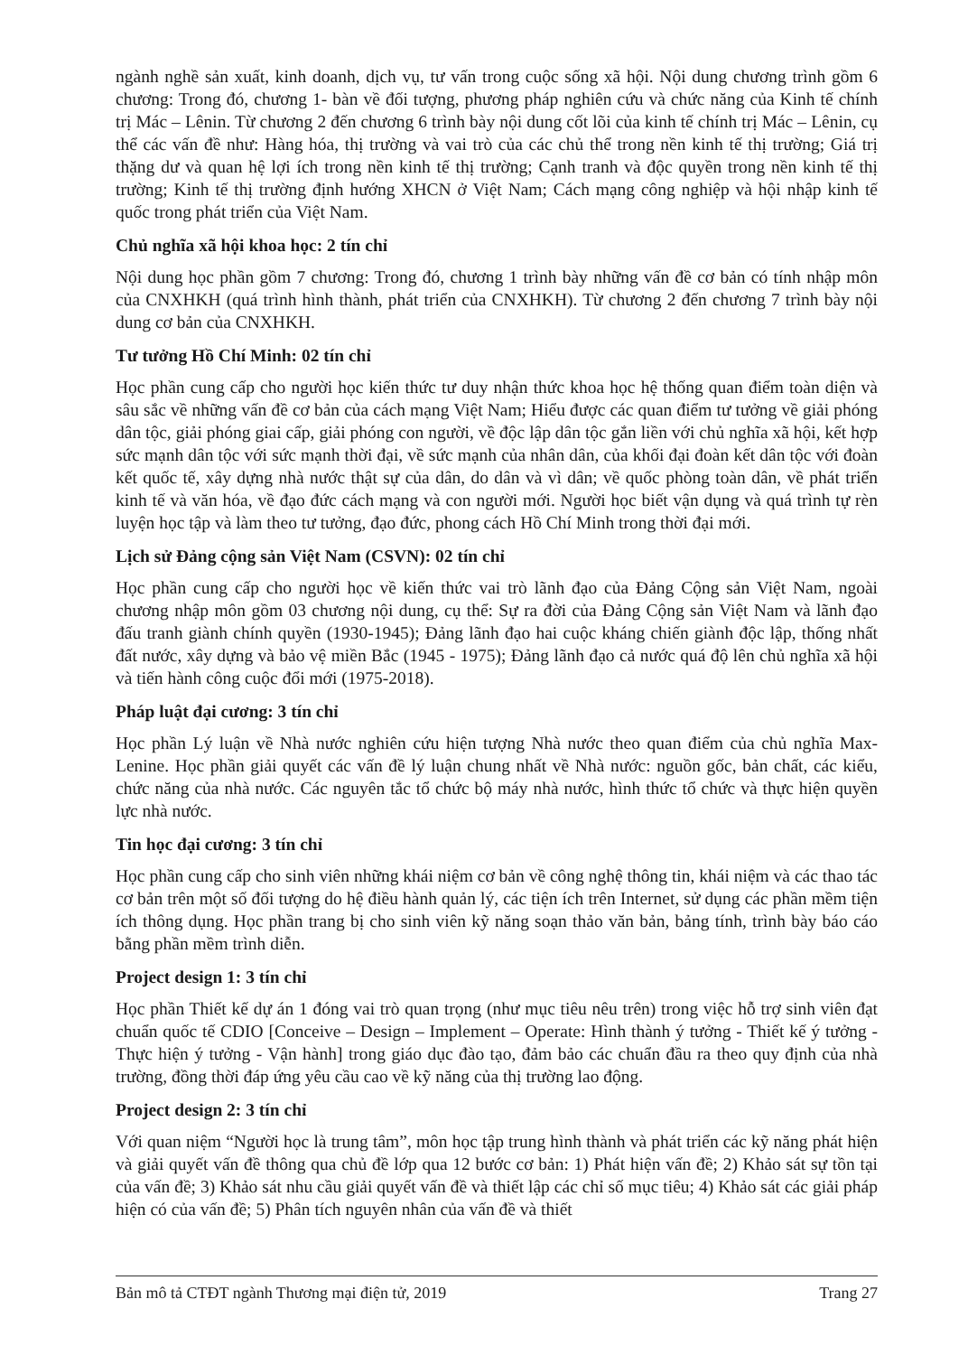ngành nghề sản xuất, kinh doanh, dịch vụ, tư vấn trong cuộc sống xã hội. Nội dung chương trình gồm 6 chương: Trong đó, chương 1- bàn về đối tượng, phương pháp nghiên cứu và chức năng của Kinh tế chính trị Mác – Lênin. Từ chương 2 đến chương 6 trình bày nội dung cốt lõi của kinh tế chính trị Mác – Lênin, cụ thể các vấn đề như: Hàng hóa, thị trường và vai trò của các chủ thể trong nền kinh tế thị trường; Giá trị thặng dư và quan hệ lợi ích trong nền kinh tế thị trường; Cạnh tranh và độc quyền trong nền kinh tế thị trường; Kinh tế thị trường định hướng XHCN ở Việt Nam; Cách mạng công nghiệp và hội nhập kinh tế quốc trong phát triển của Việt Nam.
Chủ nghĩa xã hội khoa học: 2 tín chỉ
Nội dung học phần gồm 7 chương: Trong đó, chương 1 trình bày những vấn đề cơ bản có tính nhập môn của CNXHKH (quá trình hình thành, phát triển của CNXHKH). Từ chương 2 đến chương 7 trình bày nội dung cơ bản của CNXHKH.
Tư tưởng Hồ Chí Minh: 02 tín chỉ
Học phần cung cấp cho người học kiến thức tư duy nhận thức khoa học hệ thống quan điểm toàn diện và sâu sắc về những vấn đề cơ bản của cách mạng Việt Nam; Hiểu được các quan điểm tư tưởng về giải phóng dân tộc, giải phóng giai cấp, giải phóng con người, về độc lập dân tộc gắn liền với chủ nghĩa xã hội, kết hợp sức mạnh dân tộc với sức mạnh thời đại, về sức mạnh của nhân dân, của khối đại đoàn kết dân tộc với đoàn kết quốc tế, xây dựng nhà nước thật sự của dân, do dân và vì dân; về quốc phòng toàn dân, về phát triển kinh tế và văn hóa, về đạo đức cách mạng và con người mới. Người học biết vận dụng và quá trình tự rèn luyện học tập và làm theo tư tưởng, đạo đức, phong cách Hồ Chí Minh trong thời đại mới.
Lịch sử Đảng cộng sản Việt Nam (CSVN): 02 tín chỉ
Học phần cung cấp cho người học về kiến thức vai trò lãnh đạo của Đảng Cộng sản Việt Nam, ngoài chương nhập môn gồm 03 chương nội dung, cụ thể: Sự ra đời của Đảng Cộng sản Việt Nam và lãnh đạo đấu tranh giành chính quyền (1930-1945); Đảng lãnh đạo hai cuộc kháng chiến giành độc lập, thống nhất đất nước, xây dựng và bảo vệ miền Bắc (1945 - 1975); Đảng lãnh đạo cả nước quá độ lên chủ nghĩa xã hội và tiến hành công cuộc đổi mới (1975-2018).
Pháp luật đại cương: 3 tín chỉ
Học phần Lý luận về Nhà nước nghiên cứu hiện tượng Nhà nước theo quan điểm của chủ nghĩa Max- Lenine. Học phần giải quyết các vấn đề lý luận chung nhất về Nhà nước: nguồn gốc, bản chất, các kiểu, chức năng của nhà nước. Các nguyên tắc tổ chức bộ máy nhà nước, hình thức tổ chức và thực hiện quyền lực nhà nước.
Tin học đại cương: 3 tín chỉ
Học phần cung cấp cho sinh viên những khái niệm cơ bản về công nghệ thông tin, khái niệm và các thao tác cơ bản trên một số đối tượng do hệ điều hành quản lý, các tiện ích trên Internet, sử dụng các phần mềm tiện ích thông dụng. Học phần trang bị cho sinh viên kỹ năng soạn thảo văn bản, bảng tính, trình bày báo cáo bằng phần mềm trình diễn.
Project design 1: 3 tín chỉ
Học phần Thiết kế dự án 1 đóng vai trò quan trọng (như mục tiêu nêu trên) trong việc hỗ trợ sinh viên đạt chuẩn quốc tế CDIO [Conceive – Design – Implement – Operate: Hình thành ý tưởng - Thiết kế ý tưởng - Thực hiện ý tưởng - Vận hành] trong giáo dục đào tạo, đảm bảo các chuẩn đầu ra theo quy định của nhà trường, đồng thời đáp ứng yêu cầu cao về kỹ năng của thị trường lao động.
Project design 2: 3 tín chỉ
Với quan niệm “Người học là trung tâm”, môn học tập trung hình thành và phát triển các kỹ năng phát hiện và giải quyết vấn đề thông qua chủ đề lớp qua 12 bước cơ bản: 1) Phát hiện vấn đề; 2) Khảo sát sự tồn tại của vấn đề; 3) Khảo sát nhu cầu giải quyết vấn đề và thiết lập các chỉ số mục tiêu; 4) Khảo sát các giải pháp hiện có của vấn đề; 5) Phân tích nguyên nhân của vấn đề và thiết
Bản mô tả CTĐT ngành Thương mại điện tử, 2019 Trang 27